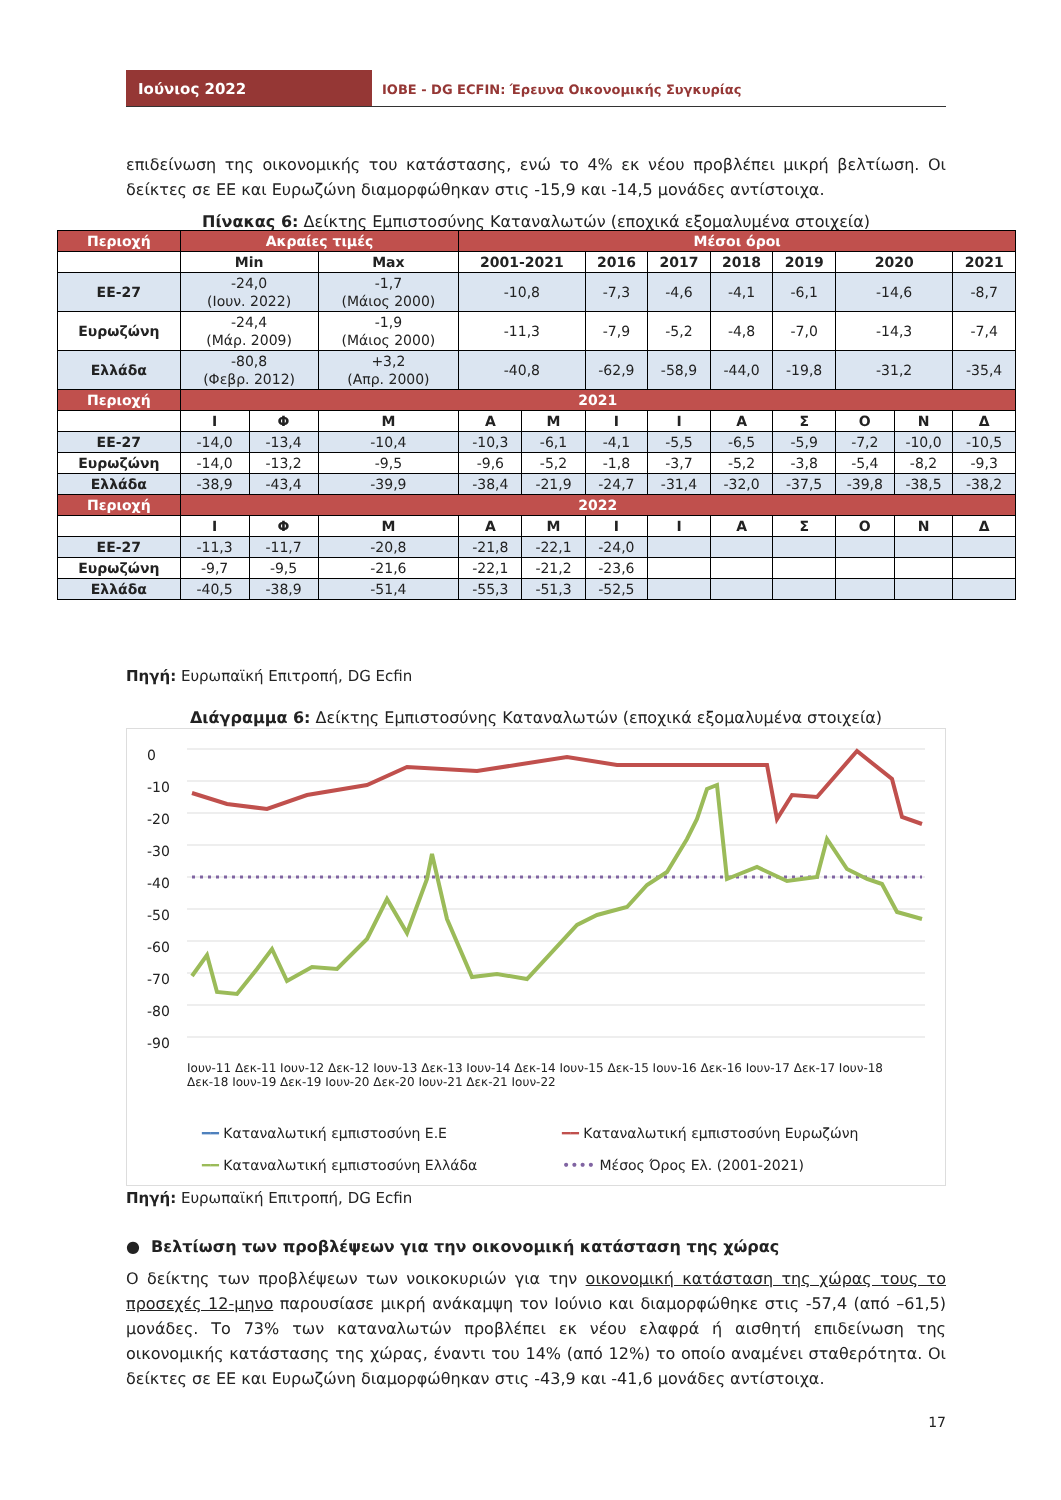Ιούνιος 2022
ΙΟΒΕ - DG ECFIN: Έρευνα Οικονομικής Συγκυρίας
επιδείνωση της οικονομικής του κατάστασης, ενώ το 4% εκ νέου προβλέπει μικρή βελτίωση. Οι δείκτες σε ΕΕ και Ευρωζώνη διαμορφώθηκαν στις -15,9 και -14,5 μονάδες αντίστοιχα.
Πίνακας 6: Δείκτης Εμπιστοσύνης Καταναλωτών (εποχικά εξομαλυμένα στοιχεία)
| Περιοχή | Ακραίες τιμές | | | Μέσοι όροι | | | | | | | | |
| | Min | | Max | 2001-2021 | | 2016 | 2017 | 2018 | 2019 | 2020 | | 2021 |
| ΕΕ-27 | -24,0 (Ιουν. 2022) | | -1,7 (Μάιος 2000) | -10,8 | | -7,3 | -4,6 | -4,1 | -6,1 | -14,6 | | -8,7 |
| Ευρωζώνη | -24,4 (Μάρ. 2009) | | -1,9 (Μάιος 2000) | -11,3 | | -7,9 | -5,2 | -4,8 | -7,0 | -14,3 | | -7,4 |
| Ελλάδα | -80,8 (Φεβρ. 2012) | | +3,2 (Απρ. 2000) | -40,8 | | -62,9 | -58,9 | -44,0 | -19,8 | -31,2 | | -35,4 |
| Περιοχή | 2021 | | | | | | | | | | | |
| | Ι | Φ | Μ | Α | Μ | Ι | Ι | Α | Σ | Ο | Ν | Δ |
| ΕΕ-27 | -14,0 | -13,4 | -10,4 | -10,3 | -6,1 | -4,1 | -5,5 | -6,5 | -5,9 | -7,2 | -10,0 | -10,5 |
| Ευρωζώνη | -14,0 | -13,2 | -9,5 | -9,6 | -5,2 | -1,8 | -3,7 | -5,2 | -3,8 | -5,4 | -8,2 | -9,3 |
| Ελλάδα | -38,9 | -43,4 | -39,9 | -38,4 | -21,9 | -24,7 | -31,4 | -32,0 | -37,5 | -39,8 | -38,5 | -38,2 |
| Περιοχή | 2022 | | | | | | | | | | | |
| | Ι | Φ | Μ | Α | Μ | Ι | Ι | Α | Σ | Ο | Ν | Δ |
| ΕΕ-27 | -11,3 | -11,7 | -20,8 | -21,8 | -22,1 | -24,0 | | | | | | |
| Ευρωζώνη | -9,7 | -9,5 | -21,6 | -22,1 | -21,2 | -23,6 | | | | | | |
| Ελλάδα | -40,5 | -38,9 | -51,4 | -55,3 | -51,3 | -52,5 | | | | | | |
Πηγή: Ευρωπαϊκή Επιτροπή, DG Ecfin
Διάγραμμα 6: Δείκτης Εμπιστοσύνης Καταναλωτών (εποχικά εξομαλυμένα στοιχεία)
0
-10
-20
-30
-40
-50
-60
-70
-80
-90
Ιουν-11 Δεκ-11 Ιουν-12 Δεκ-12 Ιουν-13 Δεκ-13 Ιουν-14 Δεκ-14 Ιουν-15 Δεκ-15 Ιουν-16 Δεκ-16 Ιουν-17 Δεκ-17 Ιουν-18 Δεκ-18 Ιουν-19 Δεκ-19 Ιουν-20 Δεκ-20 Ιουν-21 Δεκ-21 Ιουν-22
━━ Καταναλωτική εμπιστοσύνη Ε.Ε ━━ Καταναλωτική εμπιστοσύνη Ευρωζώνη ━━ Καταναλωτική εμπιστοσύνη Ελλάδα •••• Μέσος Όρος Ελ. (2001-2021)
Πηγή: Ευρωπαϊκή Επιτροπή, DG Ecfin
● Βελτίωση των προβλέψεων για την οικονομική κατάσταση της χώρας
Ο δείκτης των προβλέψεων των νοικοκυριών για την οικονομική κατάσταση της χώρας τους το προσεχές 12-μηνο παρουσίασε μικρή ανάκαμψη τον Ιούνιο και διαμορφώθηκε στις -57,4 (από –61,5) μονάδες. Το 73% των καταναλωτών προβλέπει εκ νέου ελαφρά ή αισθητή επιδείνωση της οικονομικής κατάστασης της χώρας, έναντι του 14% (από 12%) το οποίο αναμένει σταθερότητα. Οι δείκτες σε ΕΕ και Ευρωζώνη διαμορφώθηκαν στις -43,9 και -41,6 μονάδες αντίστοιχα.
17